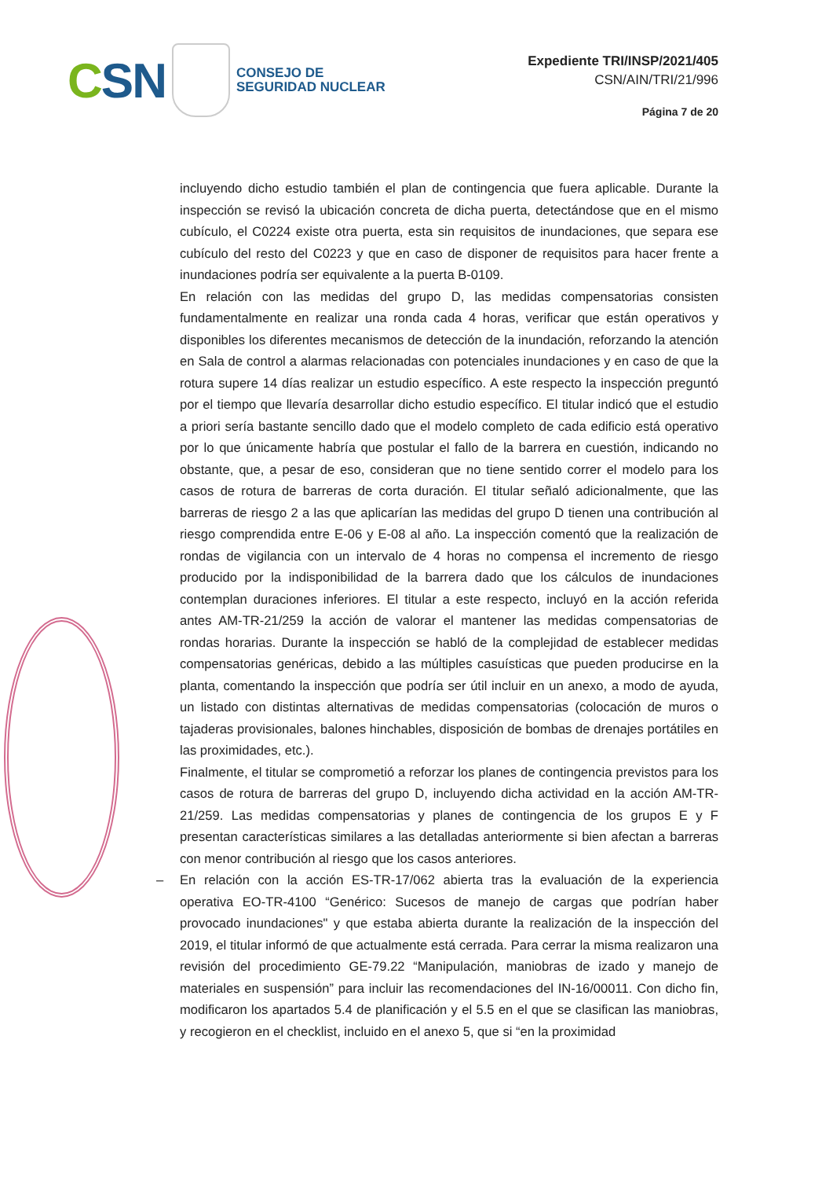CSN
CONSEJO DE
SEGURIDAD NUCLEAR
Expediente TRI/INSP/2021/405
CSN/AIN/TRI/21/996
Página 7 de 20
incluyendo dicho estudio también el plan de contingencia que fuera aplicable. Durante la inspección se revisó la ubicación concreta de dicha puerta, detectándose que en el mismo cubículo, el C0224 existe otra puerta, esta sin requisitos de inundaciones, que separa ese cubículo del resto del C0223 y que en caso de disponer de requisitos para hacer frente a inundaciones podría ser equivalente a la puerta B-0109.
En relación con las medidas del grupo D, las medidas compensatorias consisten fundamentalmente en realizar una ronda cada 4 horas, verificar que están operativos y disponibles los diferentes mecanismos de detección de la inundación, reforzando la atención en Sala de control a alarmas relacionadas con potenciales inundaciones y en caso de que la rotura supere 14 días realizar un estudio específico. A este respecto la inspección preguntó por el tiempo que llevaría desarrollar dicho estudio específico. El titular indicó que el estudio a priori sería bastante sencillo dado que el modelo completo de cada edificio está operativo por lo que únicamente habría que postular el fallo de la barrera en cuestión, indicando no obstante, que, a pesar de eso, consideran que no tiene sentido correr el modelo para los casos de rotura de barreras de corta duración. El titular señaló adicionalmente, que las barreras de riesgo 2 a las que aplicarían las medidas del grupo D tienen una contribución al riesgo comprendida entre E-06 y E-08 al año. La inspección comentó que la realización de rondas de vigilancia con un intervalo de 4 horas no compensa el incremento de riesgo producido por la indisponibilidad de la barrera dado que los cálculos de inundaciones contemplan duraciones inferiores. El titular a este respecto, incluyó en la acción referida antes AM-TR-21/259 la acción de valorar el mantener las medidas compensatorias de rondas horarias. Durante la inspección se habló de la complejidad de establecer medidas compensatorias genéricas, debido a las múltiples casuísticas que pueden producirse en la planta, comentando la inspección que podría ser útil incluir en un anexo, a modo de ayuda, un listado con distintas alternativas de medidas compensatorias (colocación de muros o tajaderas provisionales, balones hinchables, disposición de bombas de drenajes portátiles en las proximidades, etc.).
Finalmente, el titular se comprometió a reforzar los planes de contingencia previstos para los casos de rotura de barreras del grupo D, incluyendo dicha actividad en la acción AM-TR-21/259. Las medidas compensatorias y planes de contingencia de los grupos E y F presentan características similares a las detalladas anteriormente si bien afectan a barreras con menor contribución al riesgo que los casos anteriores.
– En relación con la acción ES-TR-17/062 abierta tras la evaluación de la experiencia operativa EO-TR-4100 “Genérico: Sucesos de manejo de cargas que podrían haber provocado inundaciones" y que estaba abierta durante la realización de la inspección del 2019, el titular informó de que actualmente está cerrada. Para cerrar la misma realizaron una revisión del procedimiento GE-79.22 “Manipulación, maniobras de izado y manejo de materiales en suspensión” para incluir las recomendaciones del IN-16/00011. Con dicho fin, modificaron los apartados 5.4 de planificación y el 5.5 en el que se clasifican las maniobras, y recogieron en el checklist, incluido en el anexo 5, que si “en la proximidad